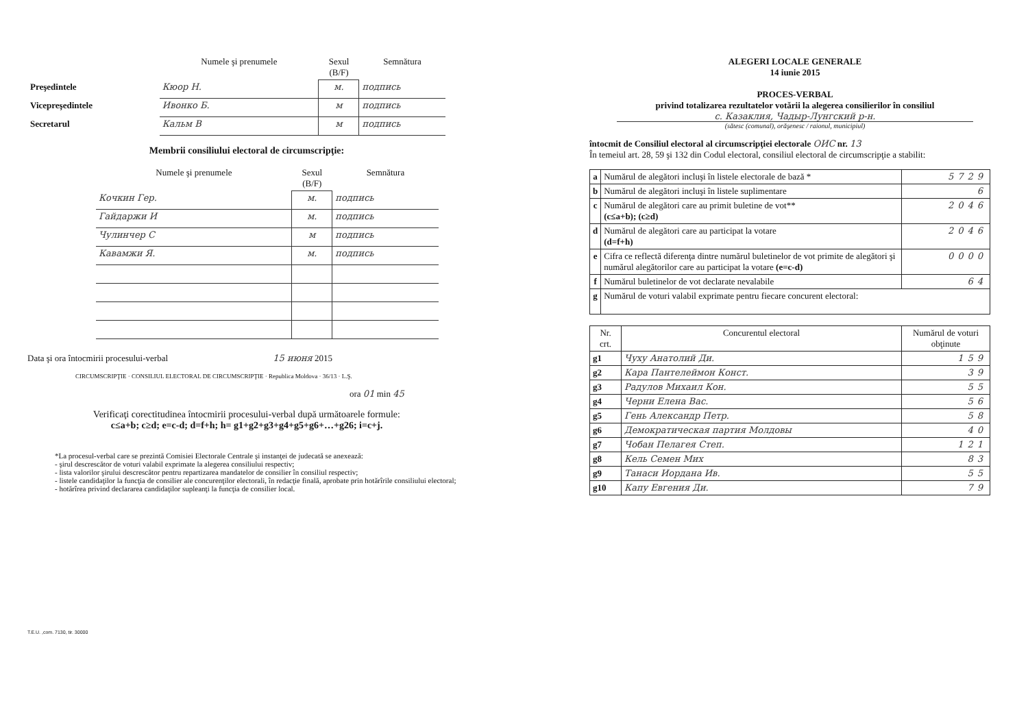| | Numele şi prenumele | Sexul (B/F) | Semnătura |
| Preşedintele | Кюор Н. | м. | подпись |
| Vicepreşedintele | Ивонко Б. | м | подпись |
| Secretarul | Кальм В | м | подпись |
Membrii consiliului electoral de circumscripţie:
| Numele şi prenumele | Sexul (B/F) | Semnătura |
| Кочкин Гер. | м. | подпись |
| Гайдаржи И | м. | подпись |
| Чулинчер С | м | подпись |
| Кавамжи Я. | м. | подпись |
Data şi ora întocmirii procesului-verbal 15 июня 2015
CIRCUMSCRIPŢIE · CONSILIUL ELECTORAL DE CIRCUMSCRIPŢIE · Republica Moldova · 36/13 · L.Ş.
ora 01 min 45
Verificaţi corectitudinea întocmirii procesului-verbal după următoarele formule:
c≤a+b; c≥d; e=c-d; d=f+h; h= g1+g2+g3+g4+g5+g6+…+g26; i=c+j.
*La procesul-verbal care se prezintă Comisiei Electorale Centrale şi instanţei de judecată se anexează:
- şirul descrescător de voturi valabil exprimate la alegerea consiliului respectiv;
- lista valorilor şirului descrescător pentru repartizarea mandatelor de consilier în consiliul respectiv;
- listele candidaţilor la funcţia de consilier ale concurenţilor electorali, în redacţie finală, aprobate prin hotărîrile consiliului electoral;
- hotărîrea privind declararea candidaţilor supleanţi la funcţia de consilier local.
T.E.U. ,com. 7130, tir. 30000
ALEGERI LOCALE GENERALE
14 iunie 2015
PROCES-VERBAL
privind totalizarea rezultatelor votării la alegerea consilierilor în consiliul
с. Казаклия, Чадыр-Лунгский р-н.
(sătesc (comunal), orăşenesc / raionul, municipiul)
întocmit de Consiliul electoral al circumscripţiei electorale ОИС nr. 13
În temeiul art. 28, 59 şi 132 din Codul electoral, consiliul electoral de circumscripţie a stabilit:
| a | Numărul de alegători incluşi în listele electorale de bază * | 5729 |
| b | Numărul de alegători incluşi în listele suplimentare | 6 |
| c | Numărul de alegători care au primit buletine de vot** (c≤a+b); (c≥d) | 2046 |
| d | Numărul de alegători care au participat la votare (d=f+h) | 2046 |
| e | Cifra ce reflectă diferenţa dintre numărul buletinelor de vot primite de alegători şi numărul alegătorilor care au participat la votare (e=c-d) | 0000 |
| f | Numărul buletinelor de vot declarate nevalabile | 64 |
| g | Numărul de voturi valabil exprimate pentru fiecare concurent electoral: | |
| Nr. crt. | Concurentul electoral | Numărul de voturi obţinute |
| --- | --- | --- |
| g1 | Чуху Анатолий Ди. | 159 |
| g2 | Кара Пантелеймон Конст. | 39 |
| g3 | Радулов Михаил Кон. | 55 |
| g4 | Черни Елена Вас. | 56 |
| g5 | Гень Александр Петр. | 58 |
| g6 | Демократическая партия Молдовы | 40 |
| g7 | Чобан Пелагея Степ. | 121 |
| g8 | Кель Семен Мих | 83 |
| g9 | Танаси Иордана Ив. | 55 |
| g10 | Капу Евгения Ди. | 79 |